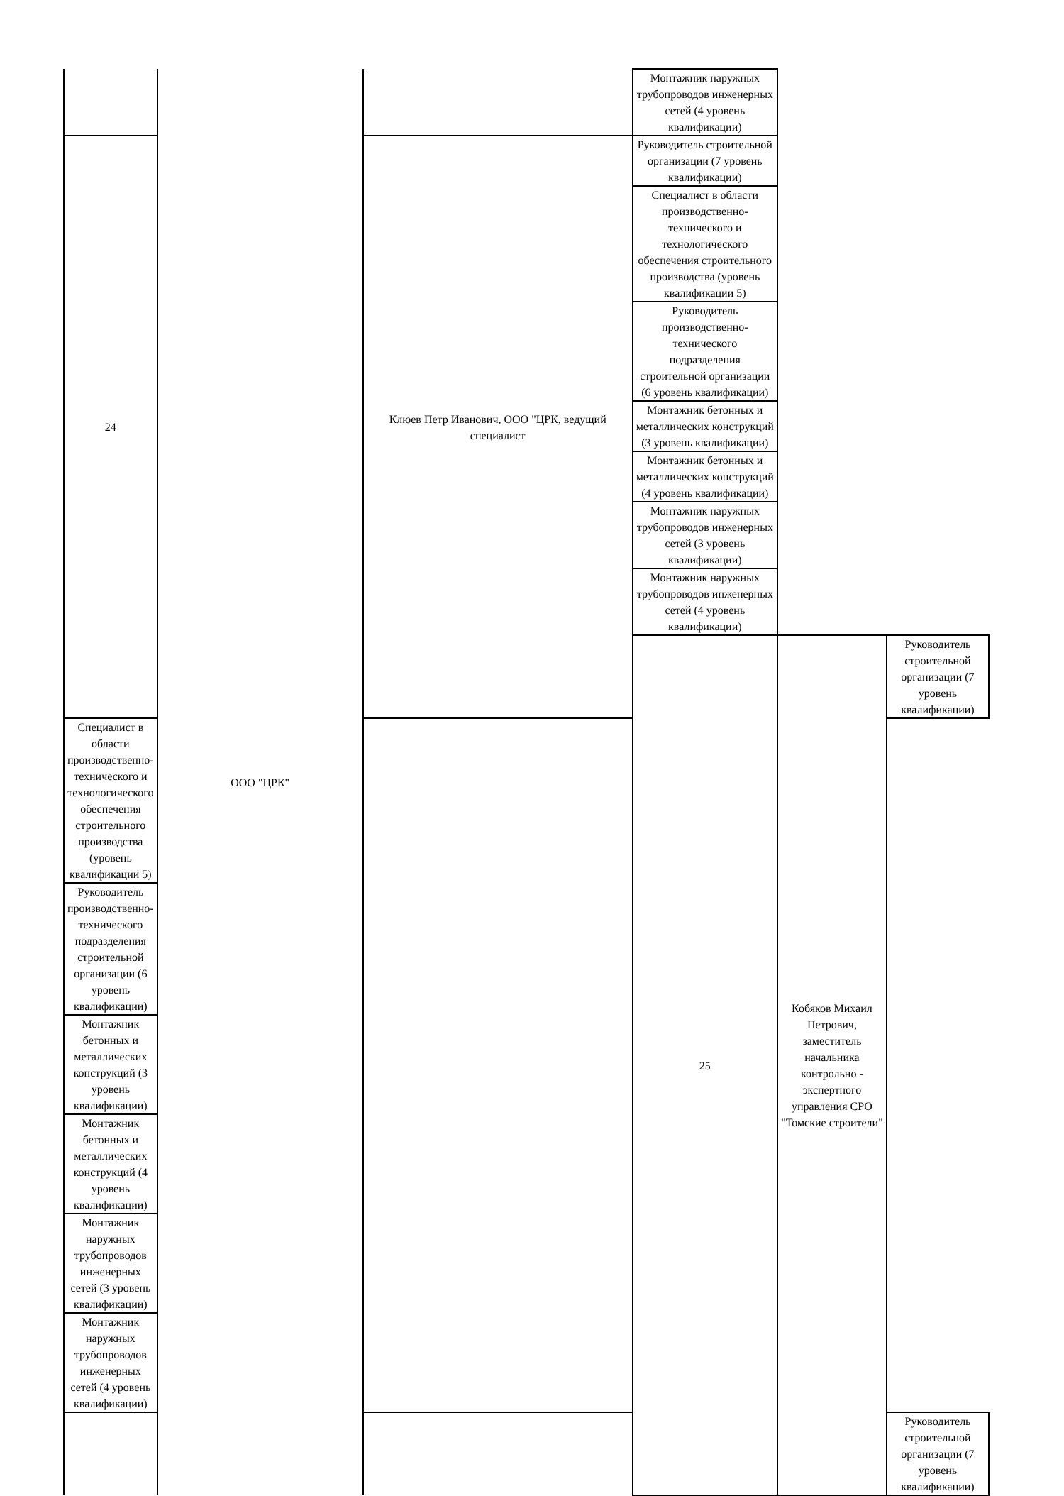| | ООО "ЦРК" | | Монтажник наружных трубопроводов инженерных сетей (4 уровень квалификации) | | |
| 24 | | Клюев Петр Иванович, ООО "ЦРК, ведущий специалист | Руководитель строительной организации (7 уровень квалификации) | | |
| | | | Специалист в области производственно-технического и технологического обеспечения строительного производства (уровень квалификации 5) | | |
| | | | Руководитель производственно-технического подразделения строительной организации (6 уровень квалификации) | | |
| | | | Монтажник бетонных и металлических конструкций (3 уровень квалификации) | | |
| | | | Монтажник бетонных и металлических конструкций (4 уровень квалификации) | | |
| | | | Монтажник наружных трубопроводов инженерных сетей (3 уровень квалификации) | | |
| | | | Монтажник наружных трубопроводов инженерных сетей (4 уровень квалификации) | | |
| | | | 25 | Кобяков Михаил Петрович, заместитель начальника контрольно - экспертного управления СРО "Томские строители" | Руководитель строительной организации (7 уровень квалификации) |
| Специалист в области производственно-технического и технологического обеспечения строительного производства (уровень квалификации 5) | | | | | |
| Руководитель производственно-технического подразделения строительной организации (6 уровень квалификации) | | | | | |
| Монтажник бетонных и металлических конструкций (3 уровень квалификации) | | | | | |
| Монтажник бетонных и металлических конструкций (4 уровень квалификации) | | | | | |
| Монтажник наружных трубопроводов инженерных сетей (3 уровень квалификации) | | | | | |
| Монтажник наружных трубопроводов инженерных сетей (4 уровень квалификации) | | | | | |
| | | | | | Руководитель строительной организации (7 уровень квалификации) |